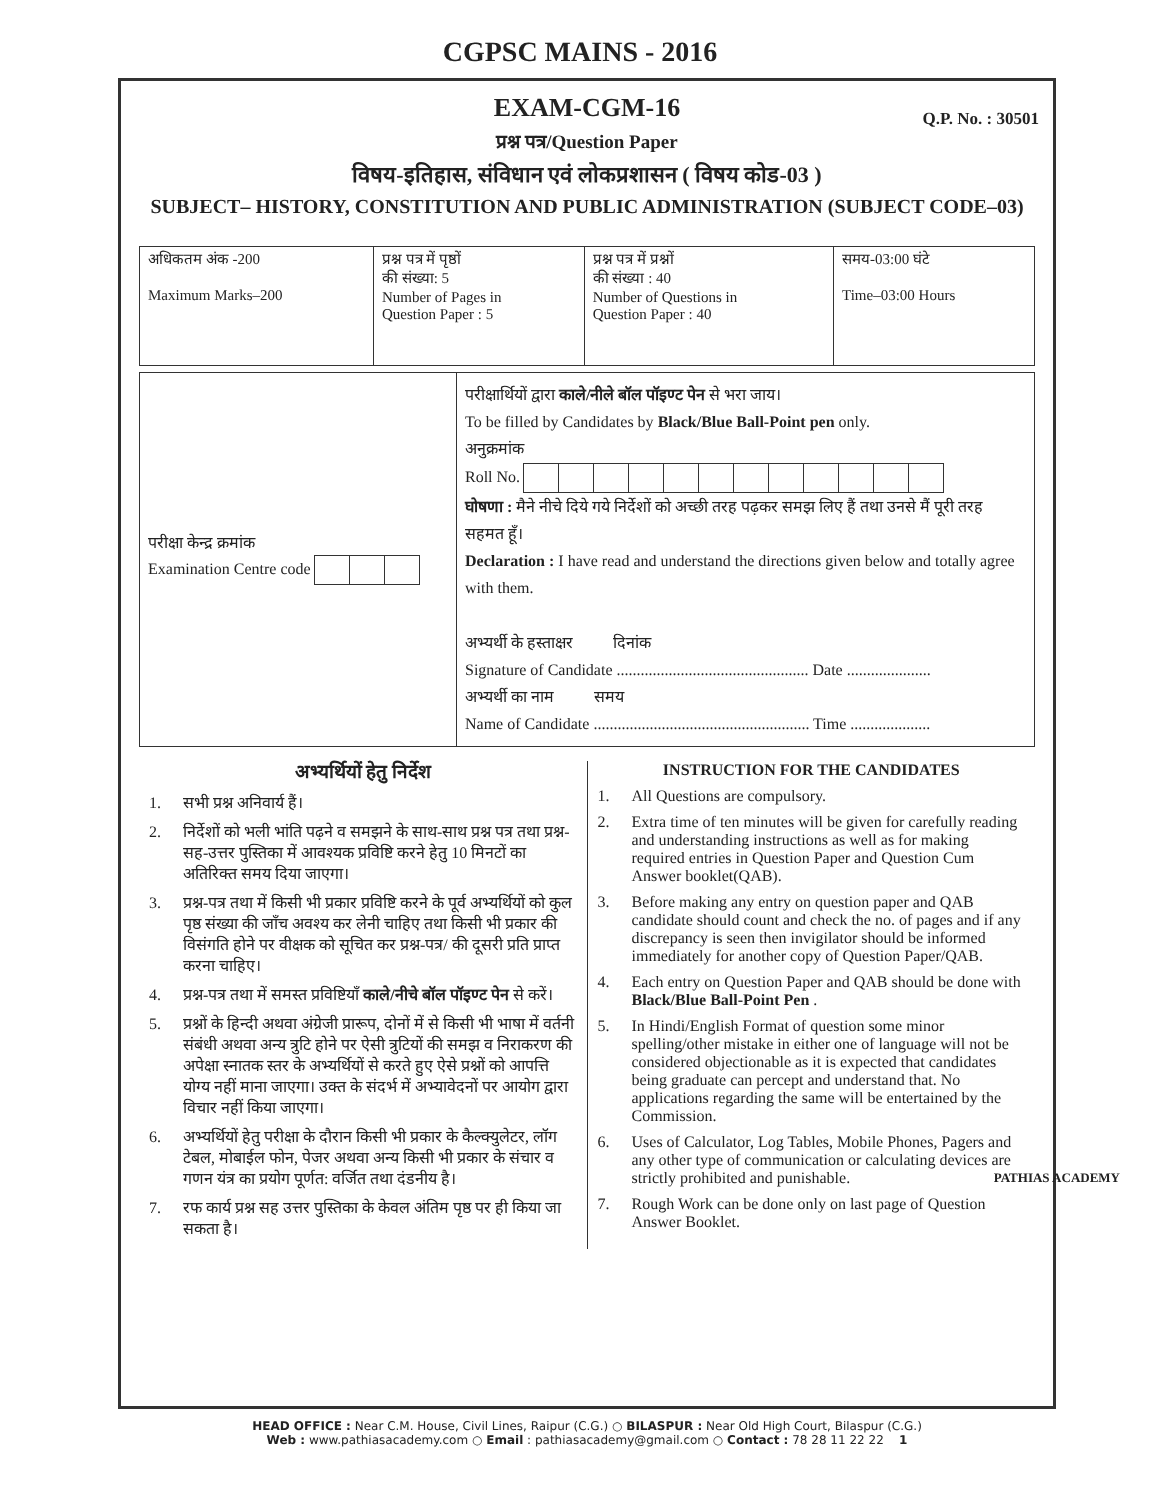CGPSC MAINS - 2016
EXAM-CGM-16
Q.P. No. : 30501
प्रश्न पत्र/Question Paper
विषय-इतिहास, संविधान एवं लोकप्रशासन ( विषय कोड-03 )
SUBJECT– HISTORY, CONSTITUTION AND PUBLIC ADMINISTRATION (SUBJECT CODE–03)
| अधिकतम अंक -200 Maximum Marks–200 | प्रश्न पत्र में पृष्ठों की संख्या: 5 Number of Pages in Question Paper : 5 | प्रश्न पत्र में प्रश्नों की संख्या : 40 Number of Questions in Question Paper : 40 | समय-03:00 घंटे Time–03:00 Hours |
| परीक्षा केन्द्र क्रमांक Examination Centre code | परीक्षार्थियों द्वारा काले/नीले बॉल पॉइण्ट पेन से भरा जाय। To be filled by Candidates by Black/Blue Ball-Point pen only. अनुक्रमांक Roll No. घोषणा : मैने नीचे दिये गये निर्देशों को अच्छी तरह पढ़कर समझ लिए हैं तथा उनसे मैं पूरी तरह सहमत हूँ। Declaration : I have read and understand the directions given below and totally agree with them. अभ्यर्थी के हस्ताक्षर दिनांक Signature of Candidate ................................................ Date ..................... अभ्यर्थी का नाम समय Name of Candidate ...................................................... Time .................... |
अभ्यर्थियों हेतु निर्देश
1. सभी प्रश्न अनिवार्य हैं।
2. निर्देशों को भली भांति पढ़ने व समझने के साथ-साथ प्रश्न पत्र तथा प्रश्न-सह-उत्तर पुस्तिका में आवश्यक प्रविष्टि करने हेतु 10 मिनटों का अतिरिक्त समय दिया जाएगा।
3. प्रश्न-पत्र तथा में किसी भी प्रकार प्रविष्टि करने के पूर्व अभ्यर्थियों को कुल पृष्ठ संख्या की जाँच अवश्य कर लेनी चाहिए तथा किसी भी प्रकार की विसंगति होने पर वीक्षक को सूचित कर प्रश्न-पत्र/ की दूसरी प्रति प्राप्त करना चाहिए।
4. प्रश्न-पत्र तथा में समस्त प्रविष्टियाँ काले/नीचे बॉल पॉइण्ट पेन से करें।
5. प्रश्नों के हिन्दी अथवा अंग्रेजी प्रारूप, दोनों में से किसी भी भाषा में वर्तनी संबंधी अथवा अन्य त्रुटि होने पर ऐसी त्रुटियों की समझ व निराकरण की अपेक्षा स्नातक स्तर के अभ्यर्थियों से करते हुए ऐसे प्रश्नों को आपत्ति योग्य नहीं माना जाएगा। उक्त के संदर्भ में अभ्यावेदनों पर आयोग द्वारा विचार नहीं किया जाएगा।
6. अभ्यर्थियों हेतु परीक्षा के दौरान किसी भी प्रकार के कैल्क्युलेटर, लॉग टेबल, मोबाईल फोन, पेजर अथवा अन्य किसी भी प्रकार के संचार व गणन यंत्र का प्रयोग पूर्णत: वर्जित तथा दंडनीय है।
7. रफ कार्य प्रश्न सह उत्तर पुस्तिका के केवल अंतिम पृष्ठ पर ही किया जा सकता है।
INSTRUCTION FOR THE CANDIDATES
1. All Questions are compulsory.
2. Extra time of ten minutes will be given for carefully reading and understanding instructions as well as for making required entries in Question Paper and Question Cum Answer booklet(QAB).
3. Before making any entry on question paper and QAB candidate should count and check the no. of pages and if any discrepancy is seen then invigilator should be informed immediately for another copy of Question Paper/QAB.
4. Each entry on Question Paper and QAB should be done with Black/Blue Ball-Point Pen .
5. In Hindi/English Format of question some minor spelling/other mistake in either one of language will not be considered objectionable as it is expected that candidates being graduate can percept and understand that. No applications regarding the same will be entertained by the Commission.
6. Uses of Calculator, Log Tables, Mobile Phones, Pagers and any other type of communication or calculating devices are strictly prohibited and punishable.
7. Rough Work can be done only on last page of Question Answer Booklet.
PATHIAS ACADEMY
HEAD OFFICE : Near C.M. House, Civil Lines, Raipur (C.G.) ○ BILASPUR : Near Old High Court, Bilaspur (C.G.)
Web : www.pathiasacademy.com ○ Email : pathiasacademy@gmail.com ○ Contact : 78 28 11 22 22 1